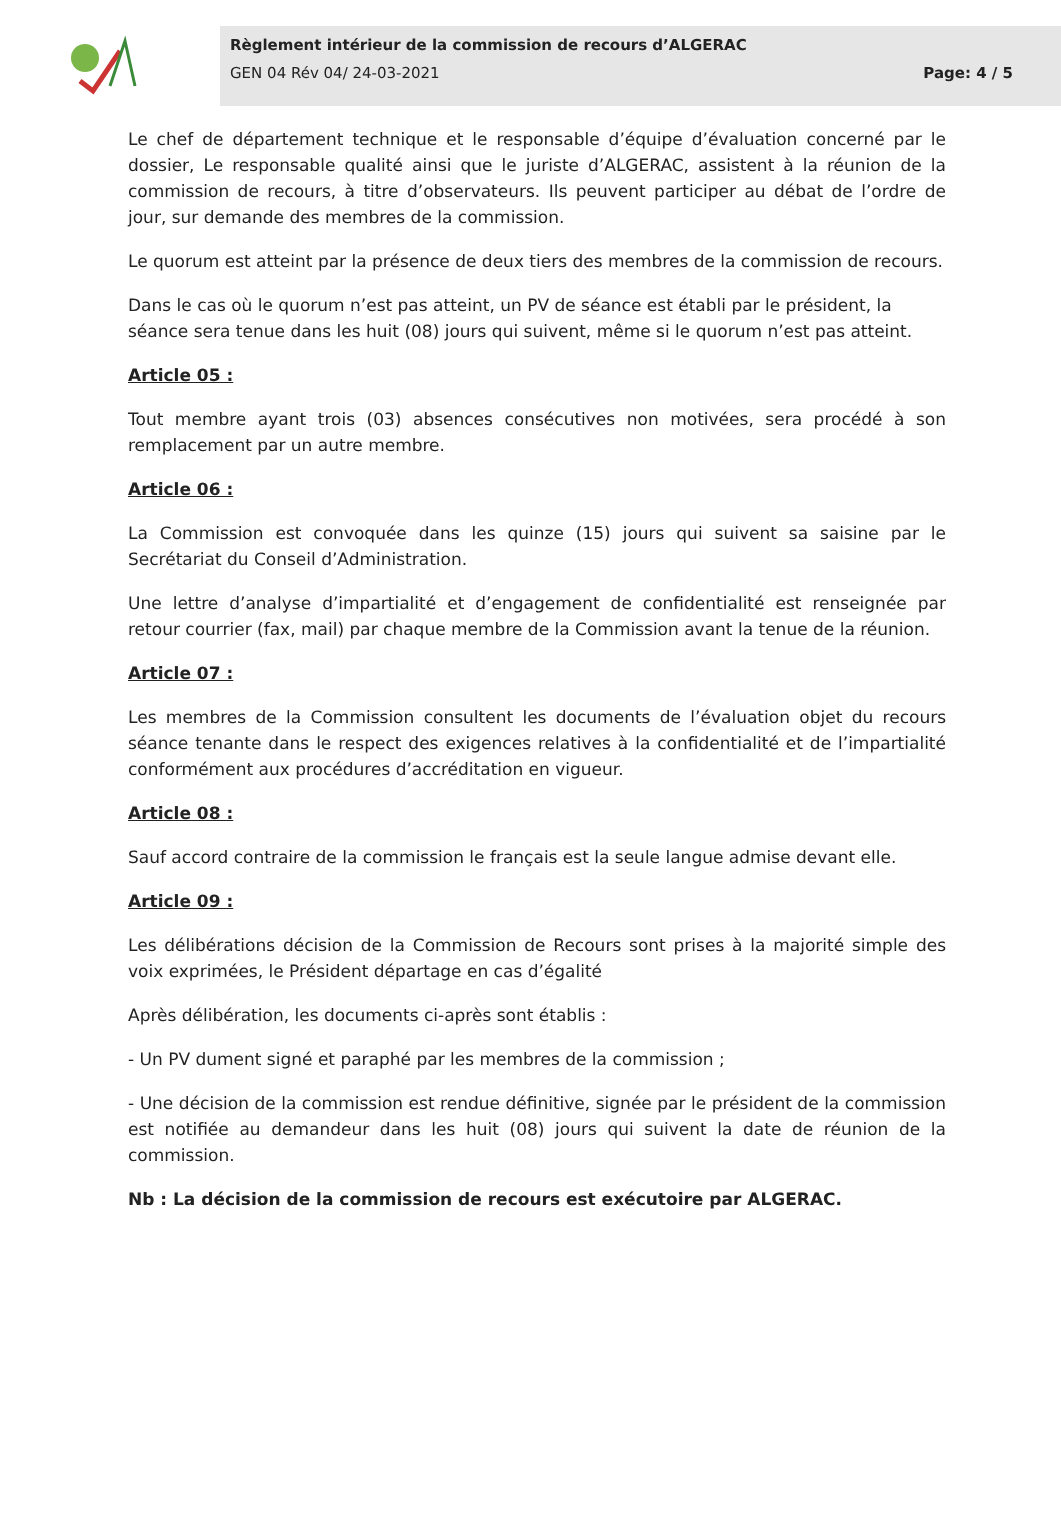Règlement intérieur de la commission de recours d’ALGERAC
GEN 04 Rév 04/ 24-03-2021 Page: 4 / 5
Le chef de département technique et le responsable d’équipe d’évaluation concerné par le dossier, Le responsable qualité ainsi que le juriste d’ALGERAC, assistent à la réunion de la commission de recours, à titre d’observateurs. Ils peuvent participer au débat de l’ordre de jour, sur demande des membres de la commission.
Le quorum est atteint par la présence de deux tiers des membres de la commission de recours.
Dans le cas où le quorum n’est pas atteint, un PV de séance est établi par le président, la séance sera tenue dans les huit (08) jours qui suivent, même si le quorum n’est pas atteint.
Article 05 :
Tout membre ayant trois (03) absences consécutives non motivées, sera procédé à son remplacement par un autre membre.
Article 06 :
La Commission est convoquée dans les quinze (15) jours qui suivent sa saisine par le Secrétariat du Conseil d’Administration.
Une lettre d’analyse d’impartialité et d’engagement de confidentialité est renseignée par retour courrier (fax, mail) par chaque membre de la Commission avant la tenue de la réunion.
Article 07 :
Les membres de la Commission consultent les documents de l’évaluation objet du recours séance tenante dans le respect des exigences relatives à la confidentialité et de l’impartialité conformément aux procédures d’accréditation en vigueur.
Article 08 :
Sauf accord contraire de la commission le français est la seule langue admise devant elle.
Article 09 :
Les délibérations décision de la Commission de Recours sont prises à la majorité simple des voix exprimées, le Président départage en cas d’égalité
Après délibération, les documents ci-après sont établis :
- Un PV dument signé et paraphé par les membres de la commission ;
- Une décision de la commission est rendue définitive, signée par le président de la commission est notifiée au demandeur dans les huit (08) jours qui suivent la date de réunion de la commission.
Nb : La décision de la commission de recours est exécutoire par ALGERAC.